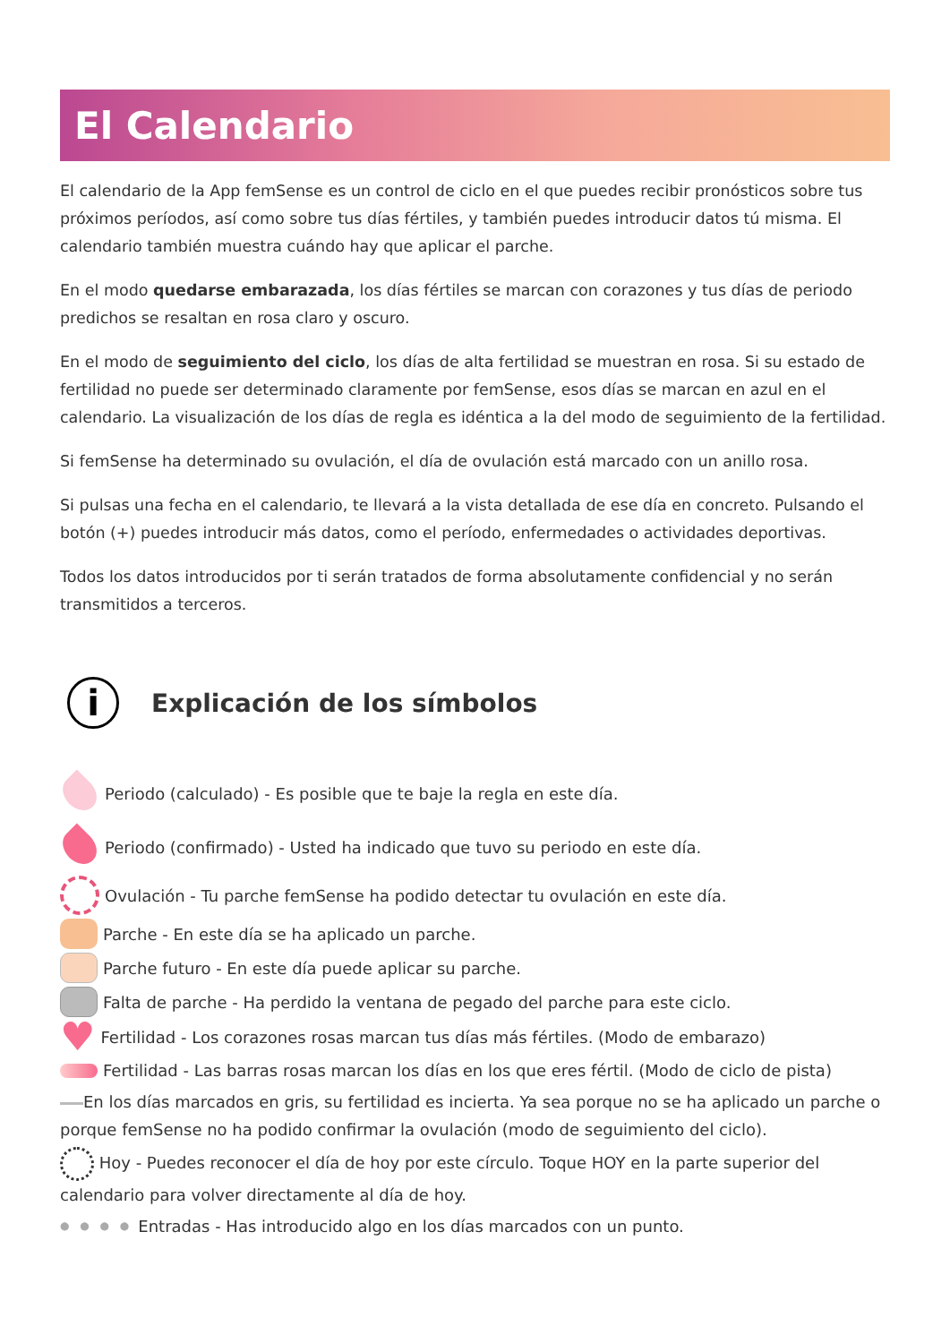El Calendario
El calendario de la App femSense es un control de ciclo en el que puedes recibir pronósticos sobre tus próximos períodos, así como sobre tus días fértiles, y también puedes introducir datos tú misma. El calendario también muestra cuándo hay que aplicar el parche.
En el modo quedarse embarazada, los días fértiles se marcan con corazones y tus días de periodo predichos se resaltan en rosa claro y oscuro.
En el modo de seguimiento del ciclo, los días de alta fertilidad se muestran en rosa. Si su estado de fertilidad no puede ser determinado claramente por femSense, esos días se marcan en azul en el calendario. La visualización de los días de regla es idéntica a la del modo de seguimiento de la fertilidad.
Si femSense ha determinado su ovulación, el día de ovulación está marcado con un anillo rosa.
Si pulsas una fecha en el calendario, te llevará a la vista detallada de ese día en concreto. Pulsando el botón (+) puedes introducir más datos, como el período, enfermedades o actividades deportivas.
Todos los datos introducidos por ti serán tratados de forma absolutamente confidencial y no serán transmitidos a terceros.
i Explicación de los símbolos
Periodo (calculado) - Es posible que te baje la regla en este día.
Periodo (confirmado) - Usted ha indicado que tuvo su periodo en este día.
Ovulación - Tu parche femSense ha podido detectar tu ovulación en este día.
Parche - En este día se ha aplicado un parche.
Parche futuro - En este día puede aplicar su parche.
Falta de parche - Ha perdido la ventana de pegado del parche para este ciclo.
♥ Fertilidad - Los corazones rosas marcan tus días más fértiles. (Modo de embarazo)
Fertilidad - Las barras rosas marcan los días en los que eres fértil. (Modo de ciclo de pista)
En los días marcados en gris, su fertilidad es incierta. Ya sea porque no se ha aplicado un parche o porque femSense no ha podido confirmar la ovulación (modo de seguimiento del ciclo).
Hoy - Puedes reconocer el día de hoy por este círculo. Toque HOY en la parte superior del calendario para volver directamente al día de hoy.
● ● ● ● Entradas - Has introducido algo en los días marcados con un punto.